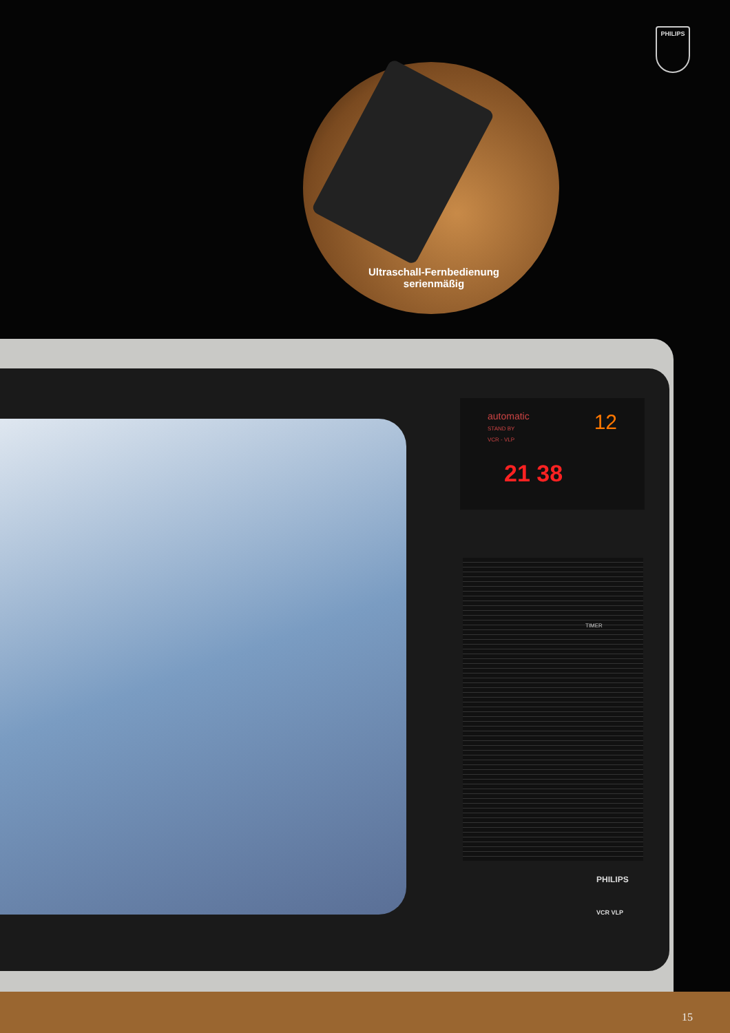PHILIPS
Ultraschall-Fernbedienung
serienmäßig
automatic 12
STAND BY
VCR - VLP
21 38
TIMER
PHILIPS
VCR VLP
15